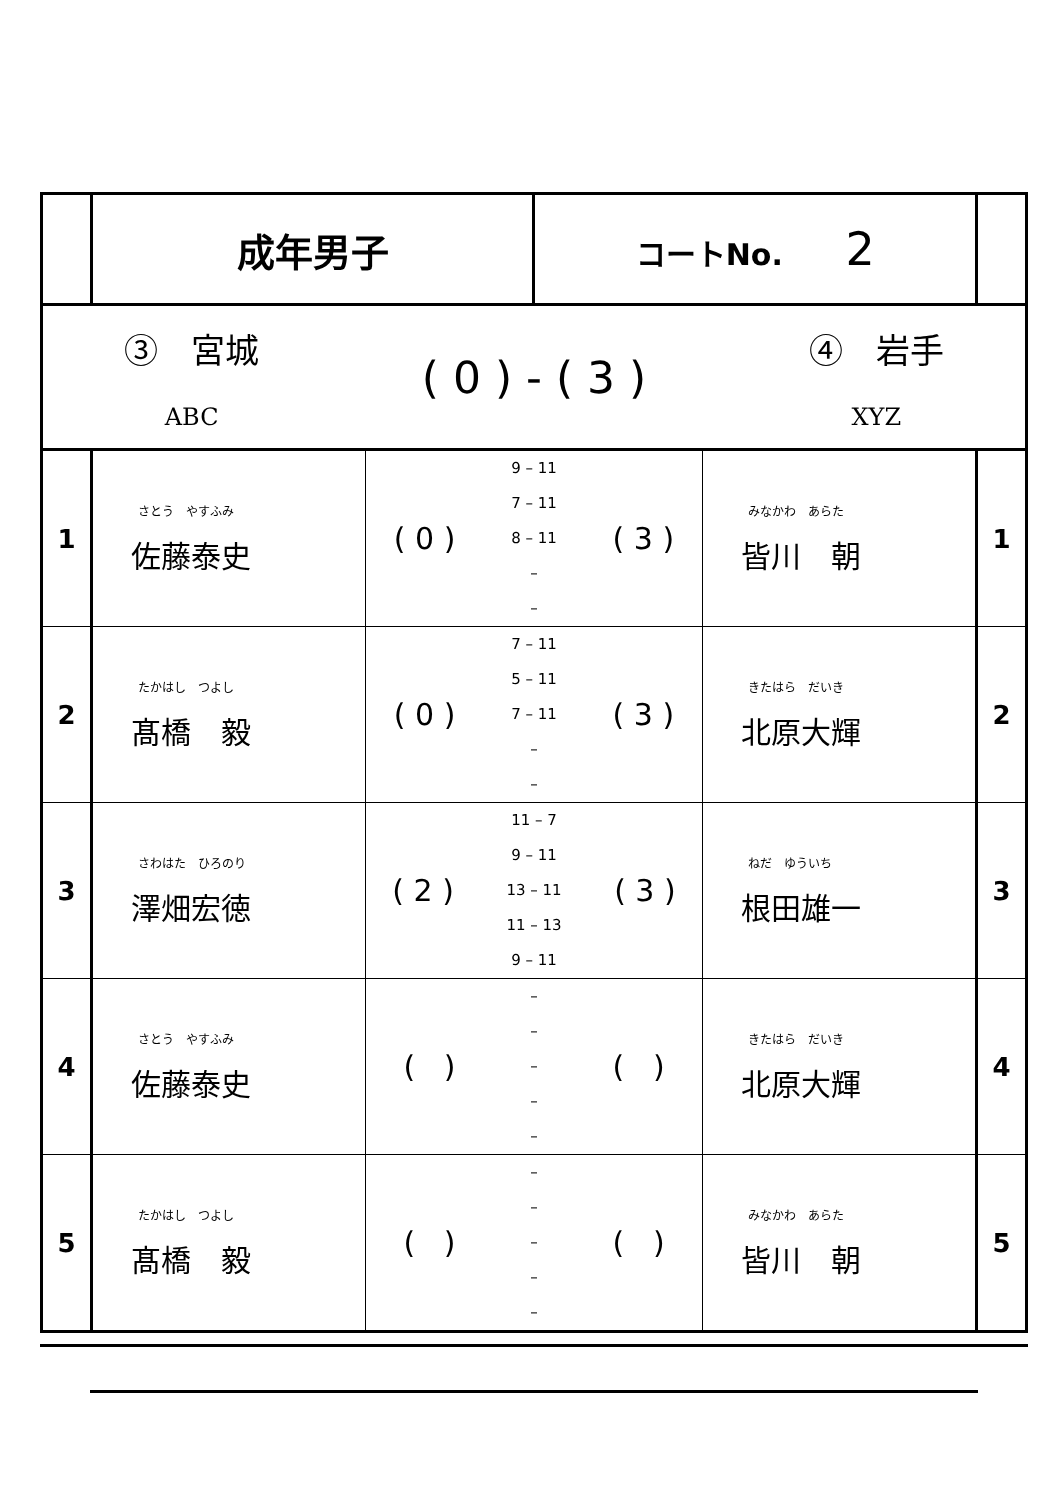| | 成年男子 | | コートNo. 2 | | |
| ③ 宮城 ABC ( 0 ) - ( 3 ) ④ 岩手 XYZ | | | | | |
| 1 | さとう やすふみ 佐藤泰史 | ( 0 ) 9 – 11 7 – 11 8 – 11 – – ( 3 ) | | みなかわ あらた 皆川 朝 | 1 |
| 2 | たかはし つよし 髙橋 毅 | ( 0 ) 7 – 11 5 – 11 7 – 11 – – ( 3 ) | | きたはら だいき 北原大輝 | 2 |
| 3 | さわはた ひろのり 澤畑宏徳 | ( 2 ) 11 – 7 9 – 11 13 – 11 11 – 13 9 – 11 ( 3 ) | | ねだ ゆういち 根田雄一 | 3 |
| 4 | さとう やすふみ 佐藤泰史 | ( ) – – – – – ( ) | | きたはら だいき 北原大輝 | 4 |
| 5 | たかはし つよし 髙橋 毅 | ( ) – – – – – ( ) | | みなかわ あらた 皆川 朝 | 5 |